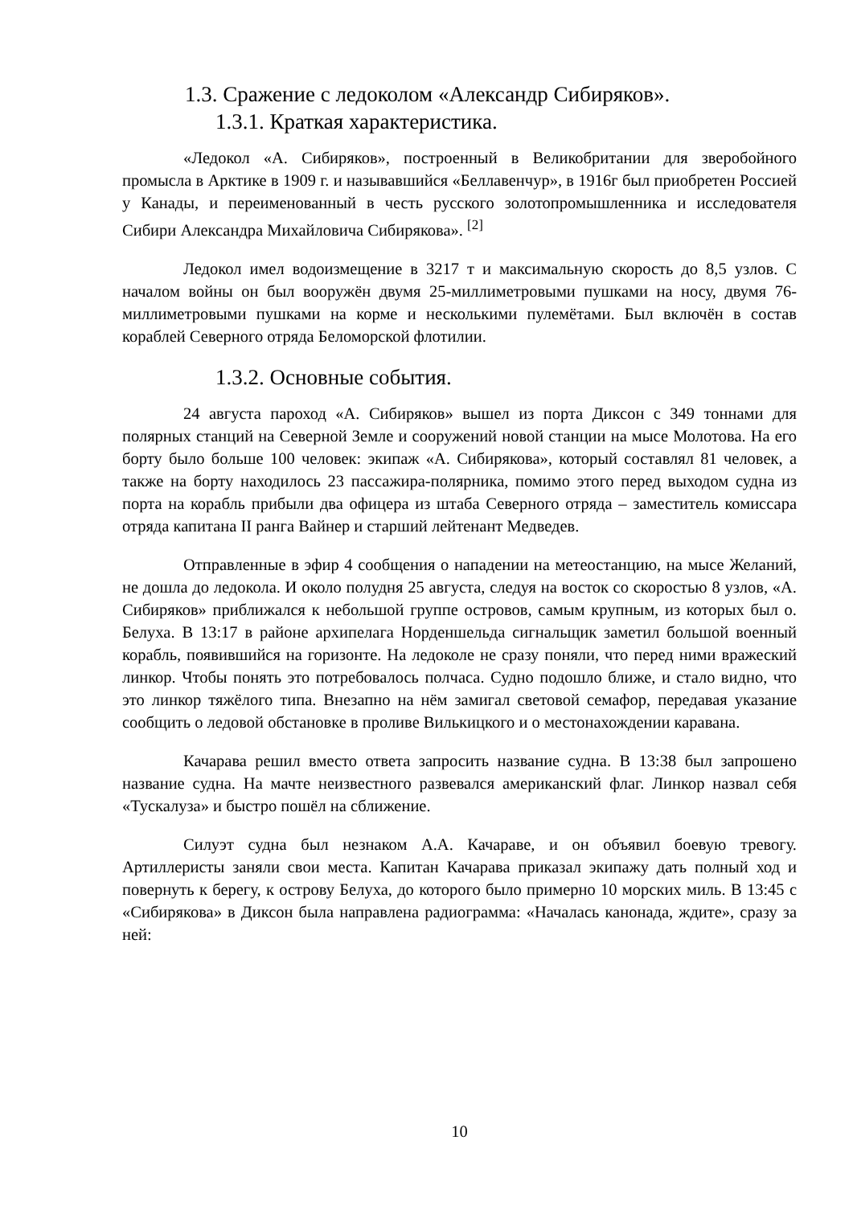1.3. Сражение с ледоколом «Александр Сибиряков».
1.3.1. Краткая характеристика.
«Ледокол «А. Сибиряков», построенный в Великобритании для зверобойного промысла в Арктике в 1909 г. и называвшийся «Беллавенчур», в 1916г был приобретен Россией у Канады, и переименованный в честь русского золотопромышленника и исследователя Сибири Александра Михайловича Сибирякова». <sup>[2]</sup>
Ледокол имел водоизмещение в 3217 т и максимальную скорость до 8,5 узлов. С началом войны он был вооружён двумя 25-миллиметровыми пушками на носу, двумя 76-миллиметровыми пушками на корме и несколькими пулемётами. Был включён в состав кораблей Северного отряда Беломорской флотилии.
1.3.2. Основные события.
24 августа пароход «А. Сибиряков» вышел из порта Диксон с 349 тоннами для полярных станций на Северной Земле и сооружений новой станции на мысе Молотова. На его борту было больше 100 человек: экипаж «А. Сибирякова», который составлял 81 человек, а также на борту находилось 23 пассажира-полярника, помимо этого перед выходом судна из порта на корабль прибыли два офицера из штаба Северного отряда – заместитель комиссара отряда капитана II ранга Вайнер и старший лейтенант Медведев.
Отправленные в эфир 4 сообщения о нападении на метеостанцию, на мысе Желаний, не дошла до ледокола. И около полудня 25 августа, следуя на восток со скоростью 8 узлов, «А. Сибиряков» приближался к небольшой группе островов, самым крупным, из которых был о. Белуха. В 13:17 в районе архипелага Норденшельда сигнальщик заметил большой военный корабль, появившийся на горизонте. На ледоколе не сразу поняли, что перед ними вражеский линкор. Чтобы понять это потребовалось полчаса. Судно подошло ближе, и стало видно, что это линкор тяжёлого типа. Внезапно на нём замигал световой семафор, передавая указание сообщить о ледовой обстановке в проливе Вилькицкого и о местонахождении каравана.
Качарава решил вместо ответа запросить название судна. В 13:38 был запрошено название судна. На мачте неизвестного развевался американский флаг. Линкор назвал себя «Тускалуза» и быстро пошёл на сближение.
Силуэт судна был незнаком А.А. Качараве, и он объявил боевую тревогу. Артиллеристы заняли свои места. Капитан Качарава приказал экипажу дать полный ход и повернуть к берегу, к острову Белуха, до которого было примерно 10 морских миль. В 13:45 с «Сибирякова» в Диксон была направлена радиограмма: «Началась канонада, ждите», сразу за ней:
10